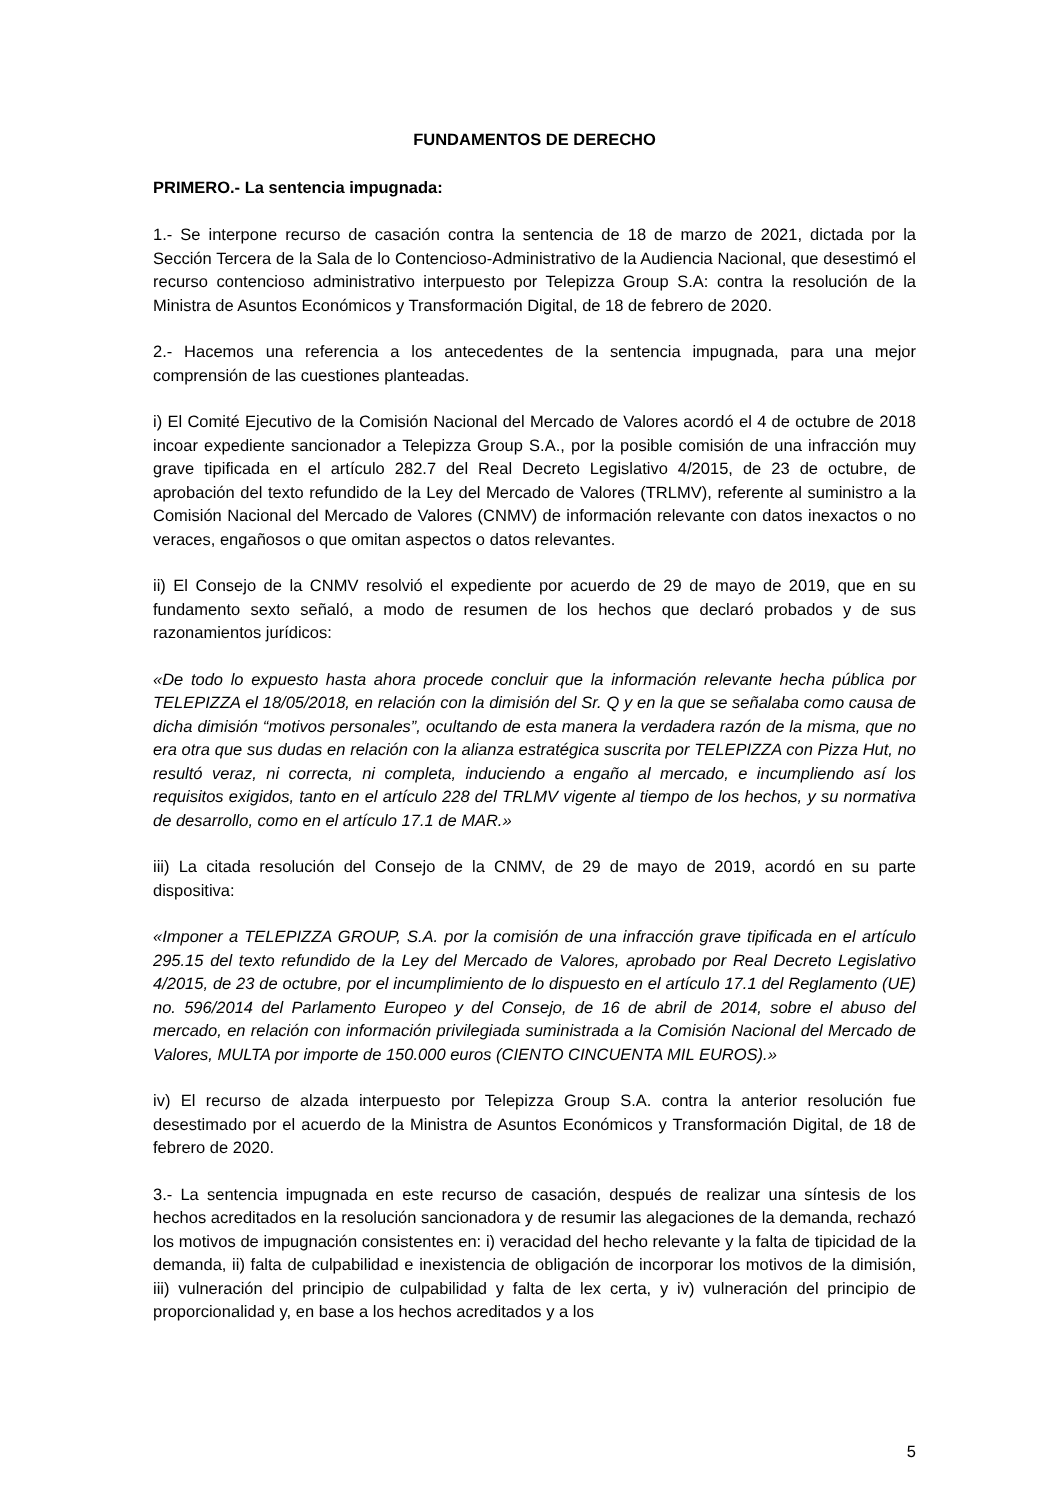FUNDAMENTOS DE DERECHO
PRIMERO.- La sentencia impugnada:
1.- Se interpone recurso de casación contra la sentencia de 18 de marzo de 2021, dictada por la Sección Tercera de la Sala de lo Contencioso-Administrativo de la Audiencia Nacional, que desestimó el recurso contencioso administrativo interpuesto por Telepizza Group S.A: contra la resolución de la Ministra de Asuntos Económicos y Transformación Digital, de 18 de febrero de 2020.
2.- Hacemos una referencia a los antecedentes de la sentencia impugnada, para una mejor comprensión de las cuestiones planteadas.
i) El Comité Ejecutivo de la Comisión Nacional del Mercado de Valores acordó el 4 de octubre de 2018 incoar expediente sancionador a Telepizza Group S.A., por la posible comisión de una infracción muy grave tipificada en el artículo 282.7 del Real Decreto Legislativo 4/2015, de 23 de octubre, de aprobación del texto refundido de la Ley del Mercado de Valores (TRLMV), referente al suministro a la Comisión Nacional del Mercado de Valores (CNMV) de información relevante con datos inexactos o no veraces, engañosos o que omitan aspectos o datos relevantes.
ii) El Consejo de la CNMV resolvió el expediente por acuerdo de 29 de mayo de 2019, que en su fundamento sexto señaló, a modo de resumen de los hechos que declaró probados y de sus razonamientos jurídicos:
«De todo lo expuesto hasta ahora procede concluir que la información relevante hecha pública por TELEPIZZA el 18/05/2018, en relación con la dimisión del Sr. Q y en la que se señalaba como causa de dicha dimisión “motivos personales”, ocultando de esta manera la verdadera razón de la misma, que no era otra que sus dudas en relación con la alianza estratégica suscrita por TELEPIZZA con Pizza Hut, no resultó veraz, ni correcta, ni completa, induciendo a engaño al mercado, e incumpliendo así los requisitos exigidos, tanto en el artículo 228 del TRLMV vigente al tiempo de los hechos, y su normativa de desarrollo, como en el artículo 17.1 de MAR.»
iii) La citada resolución del Consejo de la CNMV, de 29 de mayo de 2019, acordó en su parte dispositiva:
«Imponer a TELEPIZZA GROUP, S.A. por la comisión de una infracción grave tipificada en el artículo 295.15 del texto refundido de la Ley del Mercado de Valores, aprobado por Real Decreto Legislativo 4/2015, de 23 de octubre, por el incumplimiento de lo dispuesto en el artículo 17.1 del Reglamento (UE) no. 596/2014 del Parlamento Europeo y del Consejo, de 16 de abril de 2014, sobre el abuso del mercado, en relación con información privilegiada suministrada a la Comisión Nacional del Mercado de Valores, MULTA por importe de 150.000 euros (CIENTO CINCUENTA MIL EUROS).»
iv) El recurso de alzada interpuesto por Telepizza Group S.A. contra la anterior resolución fue desestimado por el acuerdo de la Ministra de Asuntos Económicos y Transformación Digital, de 18 de febrero de 2020.
3.- La sentencia impugnada en este recurso de casación, después de realizar una síntesis de los hechos acreditados en la resolución sancionadora y de resumir las alegaciones de la demanda, rechazó los motivos de impugnación consistentes en: i) veracidad del hecho relevante y la falta de tipicidad de la demanda, ii) falta de culpabilidad e inexistencia de obligación de incorporar los motivos de la dimisión, iii) vulneración del principio de culpabilidad y falta de lex certa, y iv) vulneración del principio de proporcionalidad y, en base a los hechos acreditados y a los
5